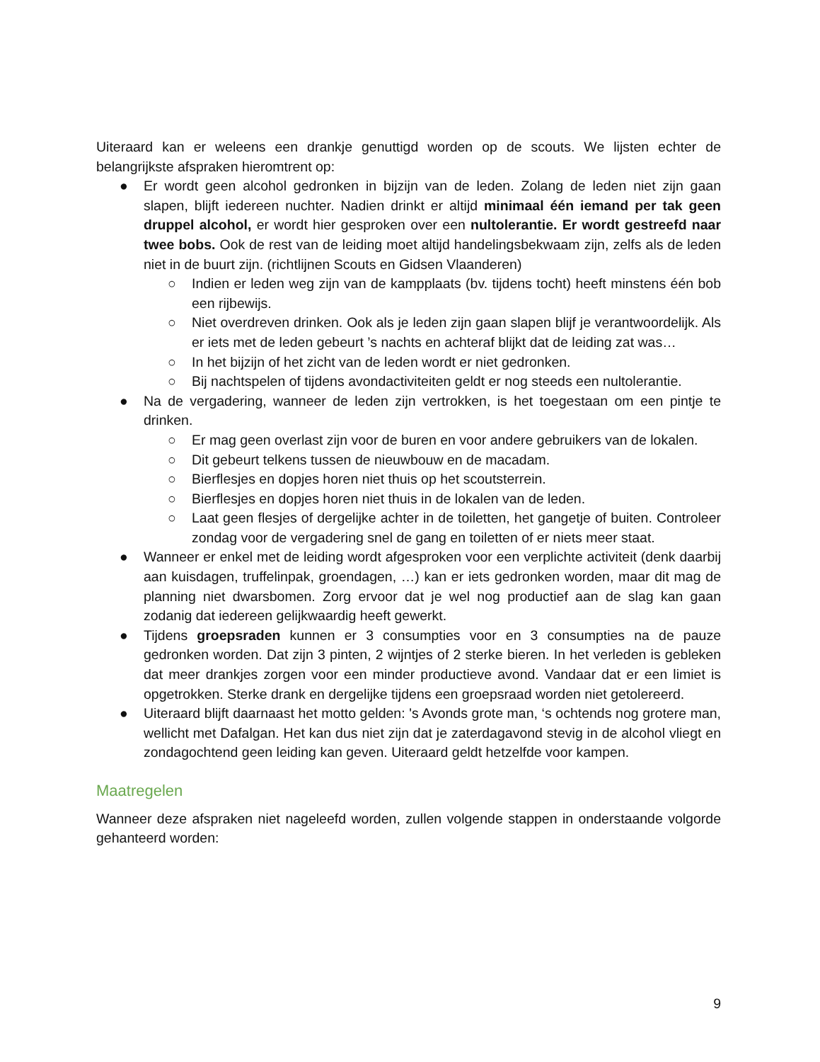Uiteraard kan er weleens een drankje genuttigd worden op de scouts. We lijsten echter de belangrijkste afspraken hieromtrent op:
● Er wordt geen alcohol gedronken in bijzijn van de leden. Zolang de leden niet zijn gaan slapen, blijft iedereen nuchter. Nadien drinkt er altijd minimaal één iemand per tak geen druppel alcohol, er wordt hier gesproken over een nultolerantie. Er wordt gestreefd naar twee bobs. Ook de rest van de leiding moet altijd handelingsbekwaam zijn, zelfs als de leden niet in de buurt zijn. (richtlijnen Scouts en Gidsen Vlaanderen)
○ Indien er leden weg zijn van de kampplaats (bv. tijdens tocht) heeft minstens één bob een rijbewijs.
○ Niet overdreven drinken. Ook als je leden zijn gaan slapen blijf je verantwoordelijk. Als er iets met de leden gebeurt ’s nachts en achteraf blijkt dat de leiding zat was…
○ In het bijzijn of het zicht van de leden wordt er niet gedronken.
○ Bij nachtspelen of tijdens avondactiviteiten geldt er nog steeds een nultolerantie.
● Na de vergadering, wanneer de leden zijn vertrokken, is het toegestaan om een pintje te drinken.
○ Er mag geen overlast zijn voor de buren en voor andere gebruikers van de lokalen.
○ Dit gebeurt telkens tussen de nieuwbouw en de macadam.
○ Bierflesjes en dopjes horen niet thuis op het scoutsterrein.
○ Bierflesjes en dopjes horen niet thuis in de lokalen van de leden.
○ Laat geen flesjes of dergelijke achter in de toiletten, het gangetje of buiten. Controleer zondag voor de vergadering snel de gang en toiletten of er niets meer staat.
● Wanneer er enkel met de leiding wordt afgesproken voor een verplichte activiteit (denk daarbij aan kuisdagen, truffelinpak, groendagen, …) kan er iets gedronken worden, maar dit mag de planning niet dwarsbomen. Zorg ervoor dat je wel nog productief aan de slag kan gaan zodanig dat iedereen gelijkwaardig heeft gewerkt.
● Tijdens groepsraden kunnen er 3 consumpties voor en 3 consumpties na de pauze gedronken worden. Dat zijn 3 pinten, 2 wijntjes of 2 sterke bieren. In het verleden is gebleken dat meer drankjes zorgen voor een minder productieve avond. Vandaar dat er een limiet is opgetrokken. Sterke drank en dergelijke tijdens een groepsraad worden niet getolereerd.
● Uiteraard blijft daarnaast het motto gelden: 's Avonds grote man, ‘s ochtends nog grotere man, wellicht met Dafalgan. Het kan dus niet zijn dat je zaterdagavond stevig in de alcohol vliegt en zondagochtend geen leiding kan geven. Uiteraard geldt hetzelfde voor kampen.
Maatregelen
Wanneer deze afspraken niet nageleefd worden, zullen volgende stappen in onderstaande volgorde gehanteerd worden:
9